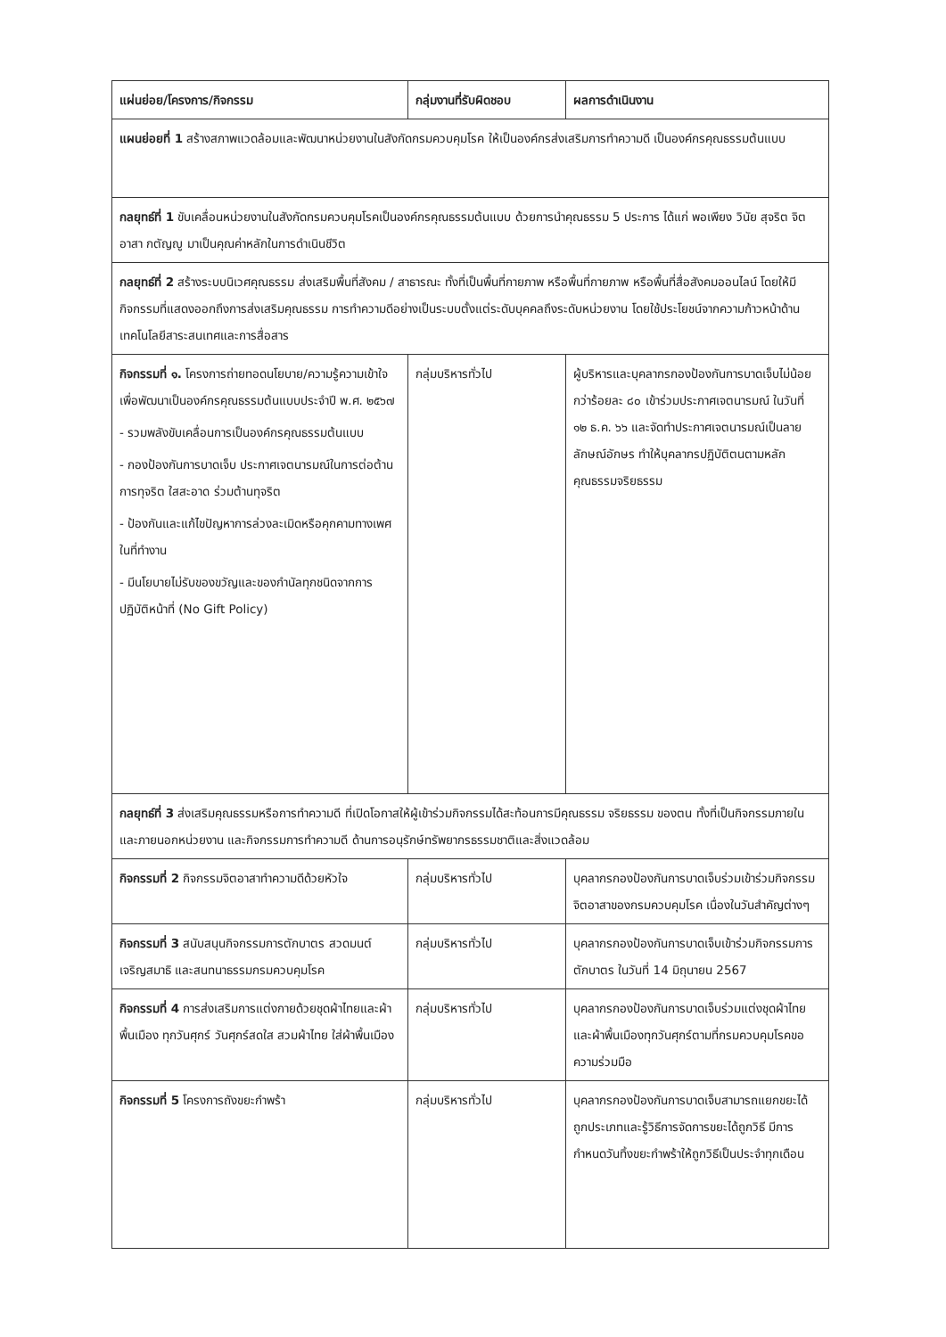| แผ่นย่อย/โครงการ/กิจกรรม | กลุ่มงานที่รับผิดชอบ | ผลการดำเนินงาน |
| --- | --- | --- |
| แผนย่อยที่ 1 สร้างสภาพแวดล้อมและพัฒนาหน่วยงานในสังกัดกรมควบคุมโรค ให้เป็นองค์กรส่งเสริมการทำความดี เป็นองค์กรคุณธรรมต้นแบบ | | |
| กลยุทธ์ที่ 1 ขับเคลื่อนหน่วยงานในสังกัดกรมควบคุมโรคเป็นองค์กรคุณธรรมต้นแบบ ด้วยการนำคุณธรรม 5 ประการ ได้แก่ พอเพียง วินัย สุจริต จิตอาสา กตัญญู มาเป็นคุณค่าหลักในการดำเนินชีวิต | | |
| กลยุทธ์ที่ 2 สร้างระบบนิเวศคุณธรรม ส่งเสริมพื้นที่สังคม / สาธารณะ ทั้งที่เป็นพื้นที่กายภาพ หรือพื้นที่กายภาพ หรือพื้นที่สื่อสังคมออนไลน์ โดยให้มีกิจกรรมที่แสดงออกถึงการส่งเสริมคุณธรรม การทำความดีอย่างเป็นระบบตั้งแต่ระดับบุคคลถึงระดับหน่วยงาน โดยใช้ประโยชน์จากความก้าวหน้าด้านเทคโนโลยีสาระสนเทศและการสื่อสาร | | |
| กิจกรรมที่ ๑. โครงการถ่ายทอดนโยบาย/ความรู้ความเข้าใจเพื่อพัฒนาเป็นองค์กรคุณธรรมต้นแบบประจำปี พ.ศ. ๒๕๖๗ - รวมพลังขับเคลื่อนการเป็นองค์กรคุณธรรมต้นแบบ - กองป้องกันการบาดเจ็บ ประกาศเจตนารมณ์ในการต่อต้านการทุจริต ใสสะอาด ร่วมต้านทุจริต - ป้องกันและแก้ไขปัญหาการล่วงละเมิดหรือคุกคามทางเพศในที่ทำงาน - มีนโยบายไม่รับของขวัญและของกำนัลทุกชนิดจากการปฏิบัติหน้าที่ (No Gift Policy) | กลุ่มบริหารทั่วไป | ผู้บริหารและบุคลากรกองป้องกันการบาดเจ็บไม่น้อยกว่าร้อยละ ๘๐ เข้าร่วมประกาศเจตนารมณ์ ในวันที่ ๑๒ ธ.ค. ๖๖ และจัดทำประกาศเจตนารมณ์เป็นลายลักษณ์อักษร ทำให้บุคลากรปฏิบัติตนตามหลักคุณธรรมจริยธรรม |
| กลยุทธ์ที่ 3 ส่งเสริมคุณธรรมหรือการทำความดี ที่เปิดโอกาสให้ผู้เข้าร่วมกิจกรรมได้สะท้อนการมีคุณธรรม จริยธรรม ของตน ทั้งที่เป็นกิจกรรมภายในและภายนอกหน่วยงาน และกิจกรรมการทำความดี ด้านการอนุรักษ์ทรัพยากรธรรมชาติและสิ่งแวดล้อม | | |
| กิจกรรมที่ 2 กิจกรรมจิตอาสาทำความดีด้วยหัวใจ | กลุ่มบริหารทั่วไป | บุคลากรกองป้องกันการบาดเจ็บร่วมเข้าร่วมกิจกรรมจิตอาสาของกรมควบคุมโรค เนื่องในวันสำคัญต่างๆ |
| กิจกรรมที่ 3 สนับสนุนกิจกรรมการตักบาตร สวดมนต์ เจริญสมาธิ และสนทนาธรรมกรมควบคุมโรค | กลุ่มบริหารทั่วไป | บุคลากรกองป้องกันการบาดเจ็บเข้าร่วมกิจกรรมการตักบาตร ในวันที่ 14 มิถุนายน 2567 |
| กิจกรรมที่ 4 การส่งเสริมการแต่งกายด้วยชุดผ้าไทยและผ้าพื้นเมือง ทุกวันศุกร์ วันศุกร์สดใส สวมผ้าไทย ใส่ผ้าพื้นเมือง | กลุ่มบริหารทั่วไป | บุคลากรกองป้องกันการบาดเจ็บร่วมแต่งชุดผ้าไทยและผ้าพื้นเมืองทุกวันศุกร์ตามที่กรมควบคุมโรคขอความร่วมมือ |
| กิจกรรมที่ 5 โครงการถังขยะกำพร้า | กลุ่มบริหารทั่วไป | บุคลากรกองป้องกันการบาดเจ็บสามารถแยกขยะได้ถูกประเภทและรู้วิธีการจัดการขยะได้ถูกวิธี มีการกำหนดวันทิ้งขยะกำพร้าให้ถูกวิธีเป็นประจำทุกเดือน |